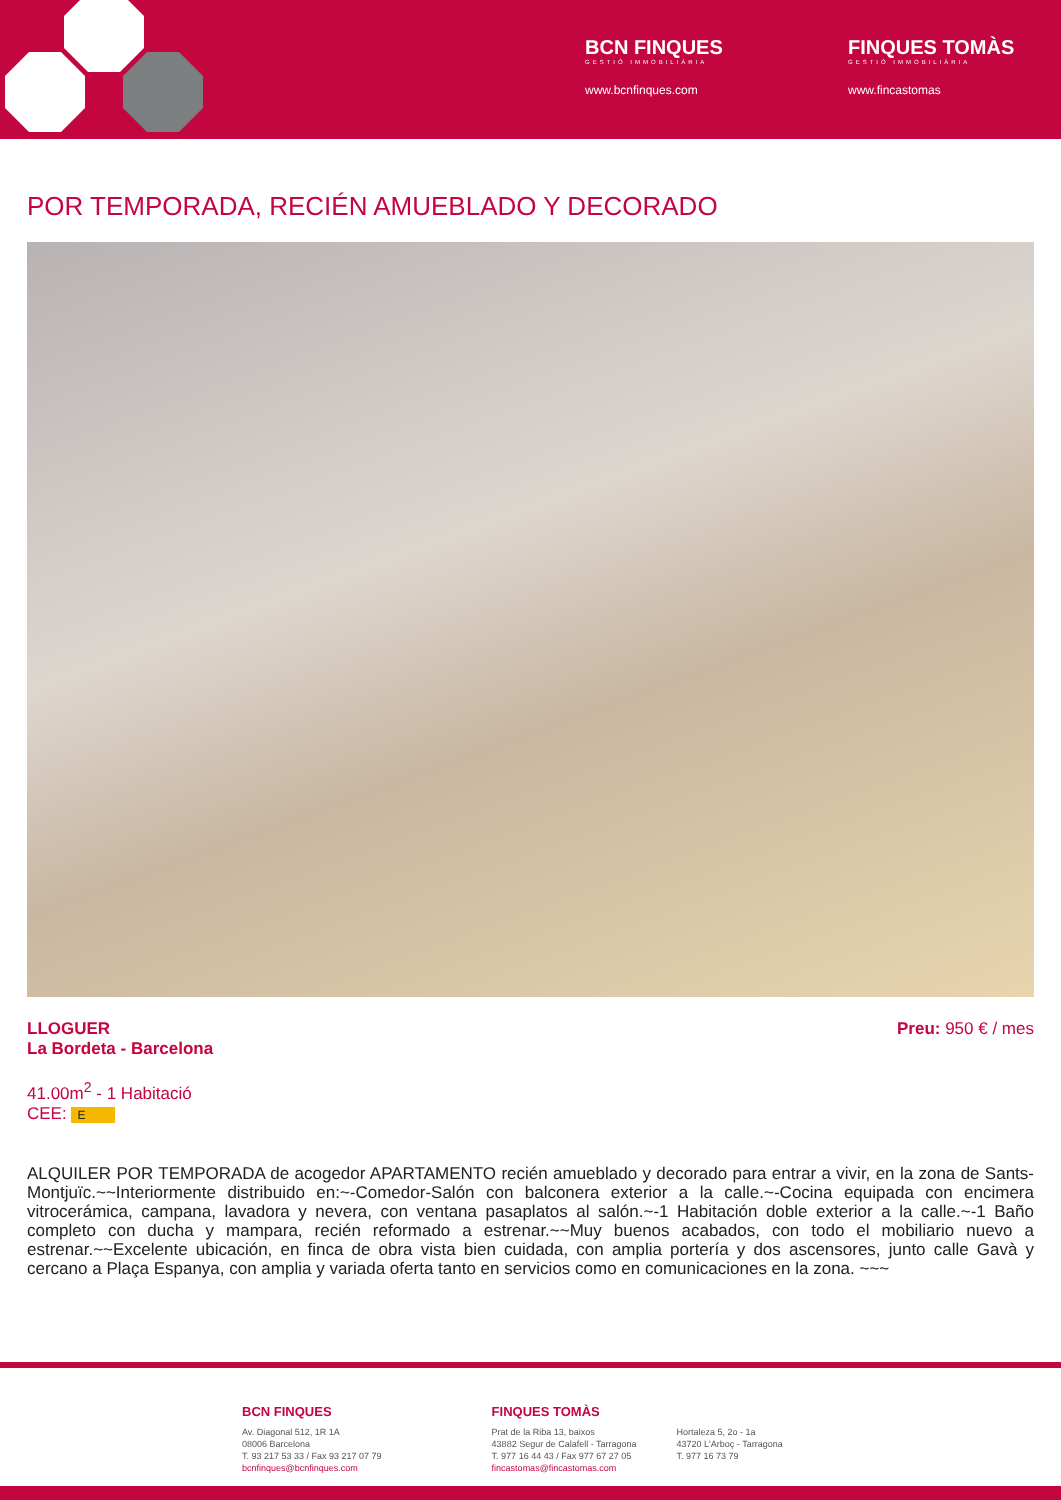BCN FINQUES
GESTIÓ IMMOBILIÀRIA
www.bcnfinques.com
FINQUES TOMÀS
GESTIÓ IMMOBILIÀRIA
www.fincastomas
POR TEMPORADA, RECIÉN AMUEBLADO Y DECORADO
LLOGUER
La Bordeta - Barcelona
41.00m<sup>2</sup> - 1 Habitació
CEE: E
Preu: 950 € / mes
ALQUILER POR TEMPORADA de acogedor APARTAMENTO recién amueblado y decorado para entrar a vivir, en la zona de Sants-Montjuïc.~~Interiormente distribuido en:~-Comedor-Salón con balconera exterior a la calle.~-Cocina equipada con encimera vitrocerámica, campana, lavadora y nevera, con ventana pasaplatos al salón.~-1 Habitación doble exterior a la calle.~-1 Baño completo con ducha y mampara, recién reformado a estrenar.~~Muy buenos acabados, con todo el mobiliario nuevo a estrenar.~~Excelente ubicación, en finca de obra vista bien cuidada, con amplia portería y dos ascensores, junto calle Gavà y cercano a Plaça Espanya, con amplia y variada oferta tanto en servicios como en comunicaciones en la zona. ~~~
BCN FINQUES
Av. Diagonal 512, 1R 1A
08006 Barcelona
T. 93 217 53 33 / Fax 93 217 07 79
bcnfinques@bcnfinques.com
FINQUES TOMÀS
Prat de la Riba 13, baixos
43882 Segur de Calafell - Tarragona
T. 977 16 44 43 / Fax 977 67 27 05
fincastomas@fincastomas.com
Hortaleza 5, 2o - 1a
43720 L'Arboç - Tarragona
T. 977 16 73 79